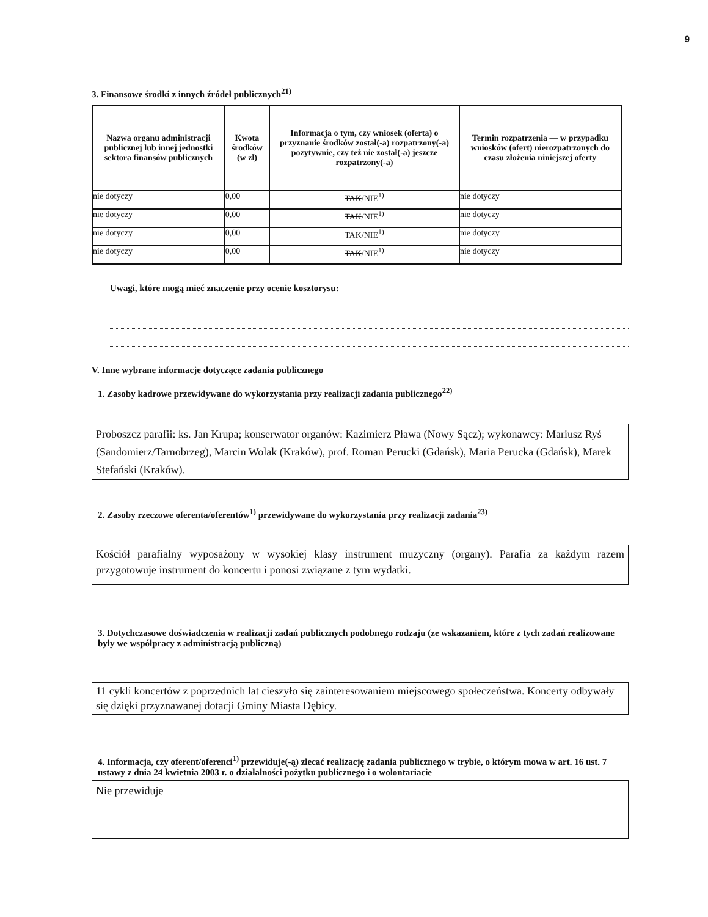9
3. Finansowe środki z innych źródeł publicznych<sup>21)</sup>
| Nazwa organu administracji publicznej lub innej jednostki sektora finansów publicznych | Kwota środków (w zł) | Informacja o tym, czy wniosek (oferta) o przyznanie środków został(-a) rozpatrzony(-a) pozytywnie, czy też nie został(-a) jeszcze rozpatrzony(-a) | Termin rozpatrzenia — w przypadku wniosków (ofert) nierozpatrzonych do czasu złożenia niniejszej oferty |
| --- | --- | --- | --- |
| nie dotyczy | 0,00 | TAK /NIE<sup>1)</sup> | nie dotyczy |
| nie dotyczy | 0,00 | TAK /NIE<sup>1)</sup> | nie dotyczy |
| nie dotyczy | 0,00 | TAK /NIE<sup>1)</sup> | nie dotyczy |
| nie dotyczy | 0,00 | TAK /NIE<sup>1)</sup> | nie dotyczy |
Uwagi, które mogą mieć znaczenie przy ocenie kosztorysu:
V. Inne wybrane informacje dotyczące zadania publicznego
1. Zasoby kadrowe przewidywane do wykorzystania przy realizacji zadania publicznego<sup>22)</sup>
Proboszcz parafii: ks. Jan Krupa; konserwator organów: Kazimierz Pławа (Nowy Sącz); wykonawcy: Mariusz Ryś (Sandomierz/Tarnobrzeg), Marcin Wolak (Kraków), prof. Roman Perucki (Gdańsk), Maria Perucka (Gdańsk), Marek Stefański (Kraków).
2. Zasoby rzeczowe oferenta/oferentów<sup>1)</sup> przewidywane do wykorzystania przy realizacji zadania<sup>23)</sup>
Kościół parafialny wyposażony w wysokiej klasy instrument muzyczny (organy). Parafia za każdym razem przygotowuje instrument do koncertu i ponosi związane z tym wydatki.
3. Dotychczasowe doświadczenia w realizacji zadań publicznych podobnego rodzaju (ze wskazaniem, które z tych zadań realizowane były we współpracy z administracją publiczną)
11 cykli koncertów z poprzednich lat cieszyło się zainteresowaniem miejscowego społeczeństwa. Koncerty odbywały się dzięki przyznawanej dotacji Gminy Miasta Dębicy.
4. Informacja, czy oferent/oferenci<sup>1)</sup> przewiduje(-ą) zlecać realizację zadania publicznego w trybie, o którym mowa w art. 16 ust. 7 ustawy z dnia 24 kwietnia 2003 r. o działalności pożytku publicznego i o wolontariacie
Nie przewiduje